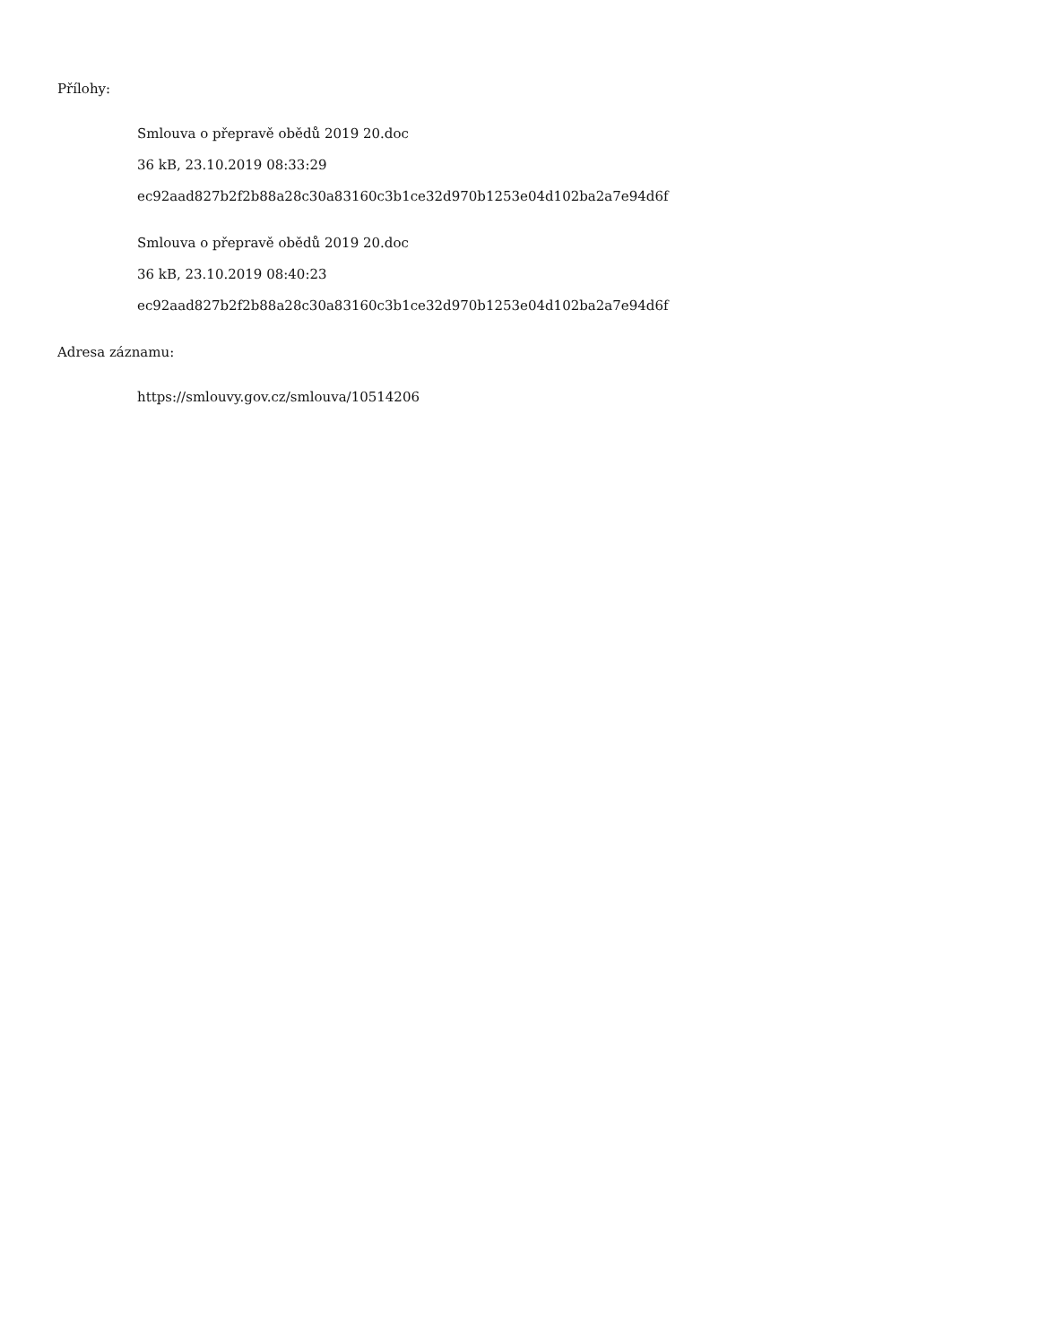Přílohy:
Smlouva o přepravě obědů 2019 20.doc
36 kB, 23.10.2019 08:33:29
ec92aad827b2f2b88a28c30a83160c3b1ce32d970b1253e04d102ba2a7e94d6f
Smlouva o přepravě obědů 2019 20.doc
36 kB, 23.10.2019 08:40:23
ec92aad827b2f2b88a28c30a83160c3b1ce32d970b1253e04d102ba2a7e94d6f
Adresa záznamu:
https://smlouvy.gov.cz/smlouva/10514206